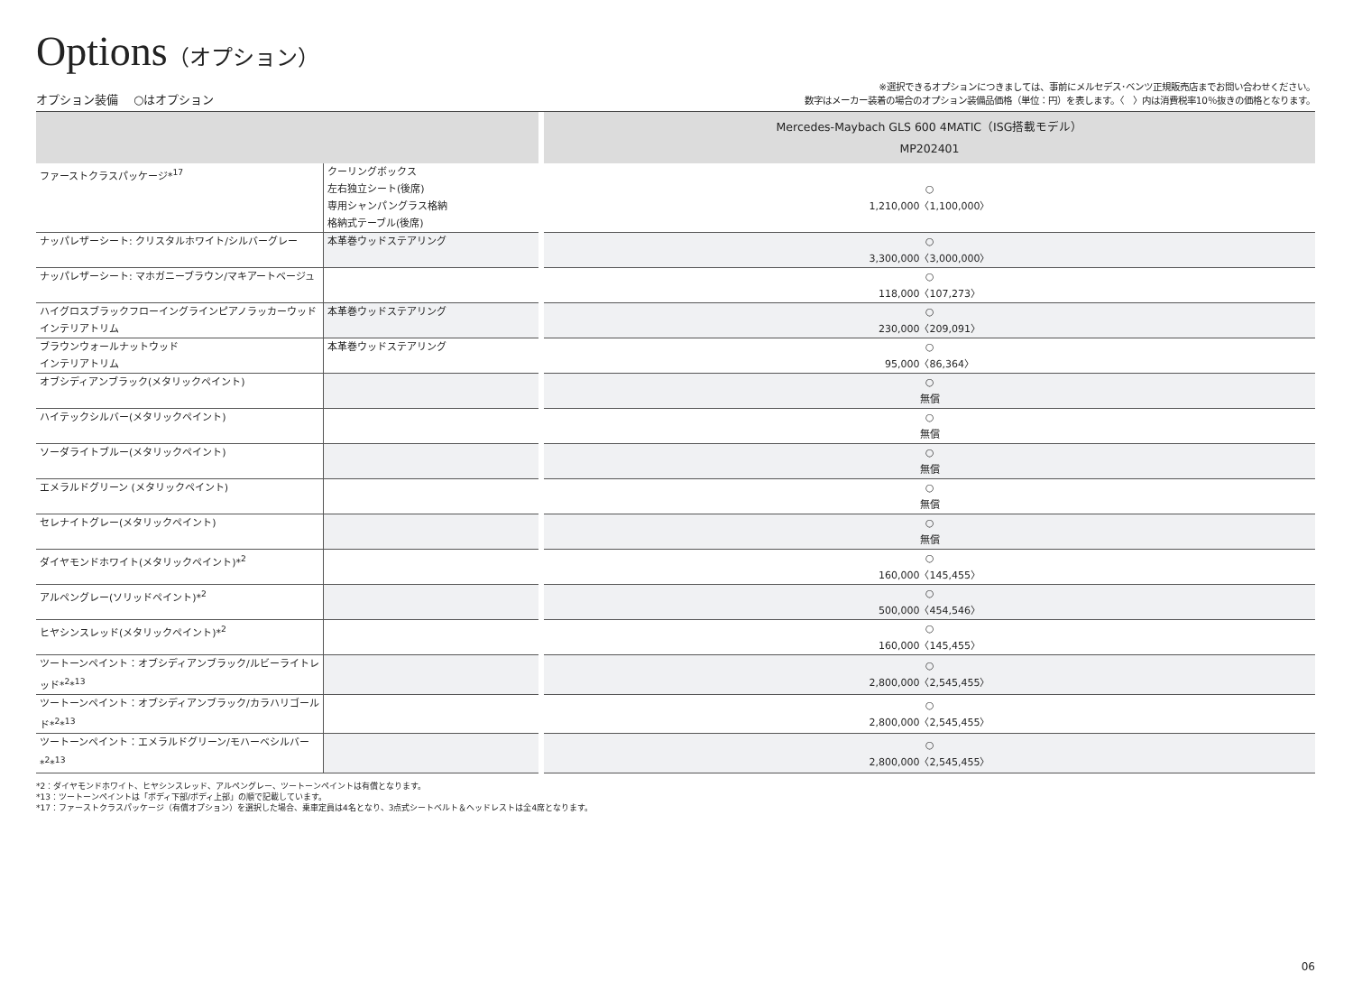Options（オプション）
オプション装備　 ○はオプション
※選択できるオプションにつきましては、事前にメルセデス･ベンツ正規販売店までお問い合わせください。
数字はメーカー装着の場合のオプション装備品価格（単位：円）を表します。〈　〉内は消費税率10％抜きの価格となります。
| | | | Mercedes-Maybach GLS 600 4MATIC（ISG搭載モデル） MP202401 |
| --- | --- | --- | --- |
| ファーストクラスパッケージ*<sup>17</sup> | クーリングボックス 左右独立シート(後席) 専用シャンパングラス格納 格納式テーブル(後席) | | ○ 1,210,000〈1,100,000〉 |
| ナッパレザーシート: クリスタルホワイト/シルバーグレー | 本革巻ウッドステアリング | | ○ 3,300,000〈3,000,000〉 |
| ナッパレザーシート: マホガニーブラウン/マキアートベージュ | | | ○ 118,000〈107,273〉 |
| ハイグロスブラックフローイングラインピアノラッカーウッド インテリアトリム | 本革巻ウッドステアリング | | ○ 230,000〈209,091〉 |
| ブラウンウォールナットウッド インテリアトリム | 本革巻ウッドステアリング | | ○ 95,000〈86,364〉 |
| オブシディアンブラック(メタリックペイント) | | | ○ 無償 |
| ハイテックシルバー(メタリックペイント) | | | ○ 無償 |
| ソーダライトブルー(メタリックペイント) | | | ○ 無償 |
| エメラルドグリーン (メタリックペイント) | | | ○ 無償 |
| セレナイトグレー(メタリックペイント) | | | ○ 無償 |
| ダイヤモンドホワイト(メタリックペイント)*<sup>2</sup> | | | ○ 160,000〈145,455〉 |
| アルペングレー(ソリッドペイント)*<sup>2</sup> | | | ○ 500,000〈454,546〉 |
| ヒヤシンスレッド(メタリックペイント)*<sup>2</sup> | | | ○ 160,000〈145,455〉 |
| ツートーンペイント：オブシディアンブラック/ルビーライトレッド*<sup>2</sup>*<sup>13</sup> | | | ○ 2,800,000〈2,545,455〉 |
| ツートーンペイント：オブシディアンブラック/カラハリゴールド*<sup>2</sup>*<sup>13</sup> | | | ○ 2,800,000〈2,545,455〉 |
| ツートーンペイント：エメラルドグリーン/モハーベシルバー*<sup>2</sup>*<sup>13</sup> | | | ○ 2,800,000〈2,545,455〉 |
*2：ダイヤモンドホワイト、ヒヤシンスレッド、アルペングレー、ツートーンペイントは有償となります。
*13：ツートーンペイントは「ボディ下部/ボディ上部」の順で記載しています。
*17：ファーストクラスパッケージ（有償オプション）を選択した場合、乗車定員は4名となり、3点式シートベルト＆ヘッドレストは全4席となります。
06